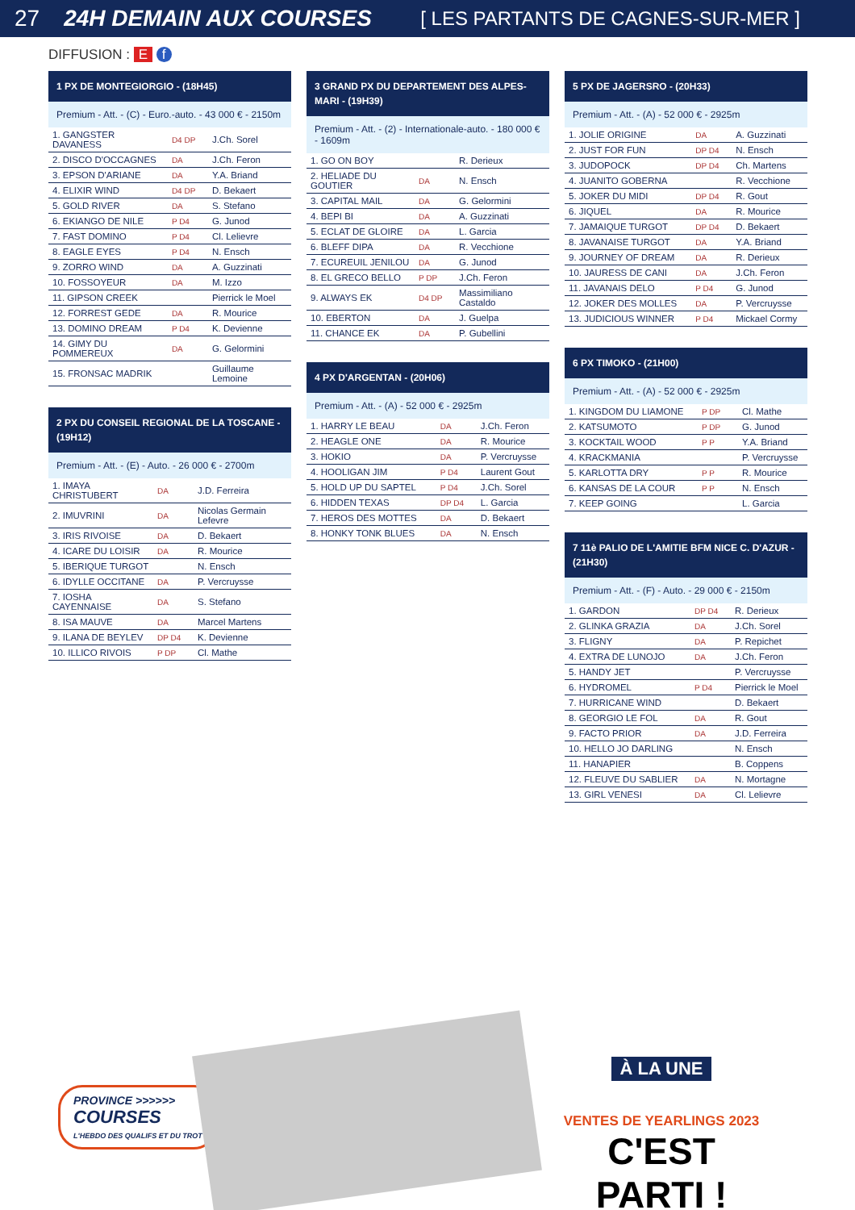27 24H DEMAIN AUX COURSES [ LES PARTANTS DE CAGNES-SUR-MER ]
DIFFUSION : E f
1 PX DE MONTEGIORGIO - (18H45)
Premium - Att. - (C) - Euro.-auto. - 43 000 € - 2150m
| 1. GANGSTER DAVANESS | D4 DP | J.Ch. Sorel |
| 2. DISCO D'OCCAGNES | DA | J.Ch. Feron |
| 3. EPSON D'ARIANE | DA | Y.A. Briand |
| 4. ELIXIR WIND | D4 DP | D. Bekaert |
| 5. GOLD RIVER | DA | S. Stefano |
| 6. EKIANGO DE NILE | P D4 | G. Junod |
| 7. FAST DOMINO | P D4 | Cl. Lelievre |
| 8. EAGLE EYES | P D4 | N. Ensch |
| 9. ZORRO WIND | DA | A. Guzzinati |
| 10. FOSSOYEUR | DA | M. Izzo |
| 11. GIPSON CREEK | | Pierrick le Moel |
| 12. FORREST GEDE | DA | R. Mourice |
| 13. DOMINO DREAM | P D4 | K. Devienne |
| 14. GIMY DU POMMEREUX | DA | G. Gelormini |
| 15. FRONSAC MADRIK | | Guillaume Lemoine |
2 PX DU CONSEIL REGIONAL DE LA TOSCANE - (19H12)
Premium - Att. - (E) - Auto. - 26 000 € - 2700m
| 1. IMAYA CHRISTUBERT | DA | J.D. Ferreira |
| 2. IMUVRINI | DA | Nicolas Germain Lefevre |
| 3. IRIS RIVOISE | DA | D. Bekaert |
| 4. ICARE DU LOISIR | DA | R. Mourice |
| 5. IBERIQUE TURGOT | | N. Ensch |
| 6. IDYLLE OCCITANE | DA | P. Vercruysse |
| 7. IOSHA CAYENNAISE | DA | S. Stefano |
| 8. ISA MAUVE | DA | Marcel Martens |
| 9. ILANA DE BEYLEV | DP D4 | K. Devienne |
| 10. ILLICO RIVOIS | P DP | Cl. Mathe |
3 GRAND PX DU DEPARTEMENT DES ALPES-MARI - (19H39)
Premium - Att. - (2) - Internationale-auto. - 180 000 € - 1609m
| 1. GO ON BOY | | R. Derieux |
| 2. HELIADE DU GOUTIER | DA | N. Ensch |
| 3. CAPITAL MAIL | DA | G. Gelormini |
| 4. BEPI BI | DA | A. Guzzinati |
| 5. ECLAT DE GLOIRE | DA | L. Garcia |
| 6. BLEFF DIPA | DA | R. Vecchione |
| 7. ECUREUIL JENILOU | DA | G. Junod |
| 8. EL GRECO BELLO | P DP | J.Ch. Feron |
| 9. ALWAYS EK | D4 DP | Massimiliano Castaldo |
| 10. EBERTON | DA | J. Guelpa |
| 11. CHANCE EK | DA | P. Gubellini |
4 PX D'ARGENTAN - (20H06)
Premium - Att. - (A) - 52 000 € - 2925m
| 1. HARRY LE BEAU | DA | J.Ch. Feron |
| 2. HEAGLE ONE | DA | R. Mourice |
| 3. HOKIO | DA | P. Vercruysse |
| 4. HOOLIGAN JIM | P D4 | Laurent Gout |
| 5. HOLD UP DU SAPTEL | P D4 | J.Ch. Sorel |
| 6. HIDDEN TEXAS | DP D4 | L. Garcia |
| 7. HEROS DES MOTTES | DA | D. Bekaert |
| 8. HONKY TONK BLUES | DA | N. Ensch |
5 PX DE JAGERSRO - (20H33)
Premium - Att. - (A) - 52 000 € - 2925m
| 1. JOLIE ORIGINE | DA | A. Guzzinati |
| 2. JUST FOR FUN | DP D4 | N. Ensch |
| 3. JUDOPOCK | DP D4 | Ch. Martens |
| 4. JUANITO GOBERNA | | R. Vecchione |
| 5. JOKER DU MIDI | DP D4 | R. Gout |
| 6. JIQUEL | DA | R. Mourice |
| 7. JAMAIQUE TURGOT | DP D4 | D. Bekaert |
| 8. JAVANAISE TURGOT | DA | Y.A. Briand |
| 9. JOURNEY OF DREAM | DA | R. Derieux |
| 10. JAURESS DE CANI | DA | J.Ch. Feron |
| 11. JAVANAIS DELO | P D4 | G. Junod |
| 12. JOKER DES MOLLES | DA | P. Vercruysse |
| 13. JUDICIOUS WINNER | P D4 | Mickael Cormy |
6 PX TIMOKO - (21H00)
Premium - Att. - (A) - 52 000 € - 2925m
| 1. KINGDOM DU LIAMONE | P DP | Cl. Mathe |
| 2. KATSUMOTO | P DP | G. Junod |
| 3. KOCKTAIL WOOD | P P | Y.A. Briand |
| 4. KRACKMANIA | | P. Vercruysse |
| 5. KARLOTTA DRY | P P | R. Mourice |
| 6. KANSAS DE LA COUR | P P | N. Ensch |
| 7. KEEP GOING | | L. Garcia |
7 11è PALIO DE L'AMITIE BFM NICE C. D'AZUR - (21H30)
Premium - Att. - (F) - Auto. - 29 000 € - 2150m
| 1. GARDON | DP D4 | R. Derieux |
| 2. GLINKA GRAZIA | DA | J.Ch. Sorel |
| 3. FLIGNY | DA | P. Repichet |
| 4. EXTRA DE LUNOJO | DA | J.Ch. Feron |
| 5. HANDY JET | | P. Vercruysse |
| 6. HYDROMEL | P D4 | Pierrick le Moel |
| 7. HURRICANE WIND | | D. Bekaert |
| 8. GEORGIO LE FOL | DA | R. Gout |
| 9. FACTO PRIOR | DA | J.D. Ferreira |
| 10. HELLO JO DARLING | | N. Ensch |
| 11. HANAPIER | | B. Coppens |
| 12. FLEUVE DU SABLIER | DA | N. Mortagne |
| 13. GIRL VENESI | DA | Cl. Lelievre |
PROVINCE >>>>>>
COURSES
L'HEBDO DES QUALIFS ET DU TROT
À LA UNE
VENTES DE YEARLINGS 2023
C'EST PARTI !